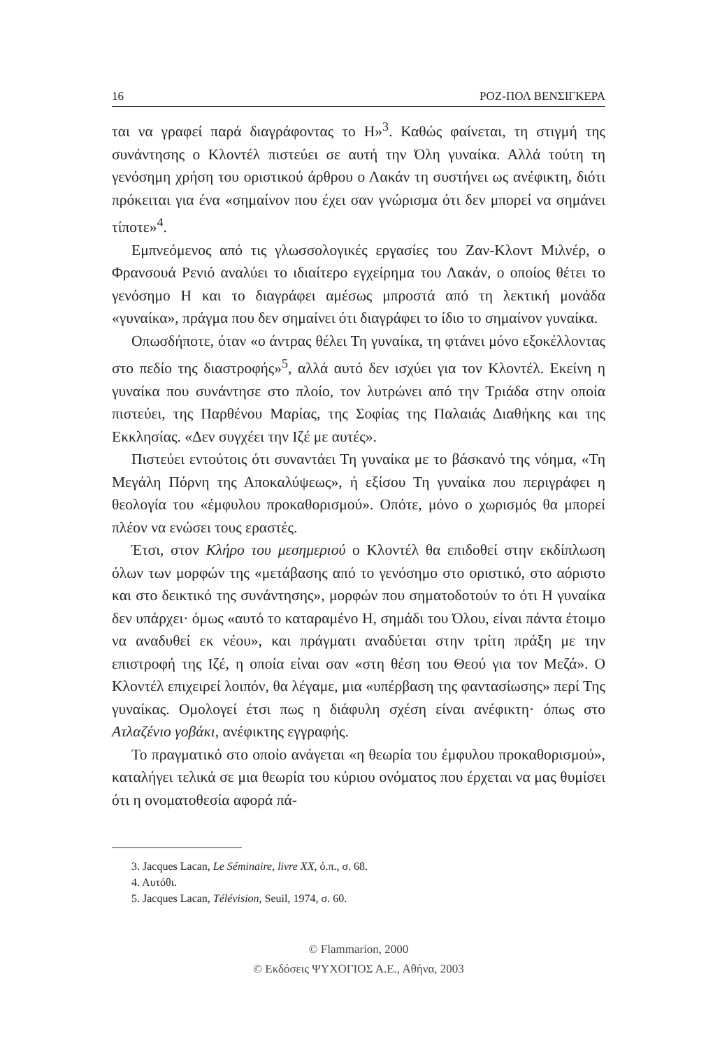16 ΡΟΖ-ΠΟΛ ΒΕΝΣΙΓΚΕΡΑ
ται να γραφεί παρά διαγράφοντας το Η»<sup>3</sup>. Καθώς φαίνεται, τη στιγμή της συνάντησης ο Κλοντέλ πιστεύει σε αυτή την Όλη γυναίκα. Αλλά τούτη τη γενόσημη χρήση του οριστικού άρθρου ο Λακάν τη συστήνει ως ανέφικτη, διότι πρόκειται για ένα «σημαίνον που έχει σαν γνώρισμα ότι δεν μπορεί να σημάνει τίποτε»<sup>4</sup>.
Εμπνεόμενος από τις γλωσσολογικές εργασίες του Ζαν-Κλοντ Μιλνέρ, ο Φρανσουά Ρενιό αναλύει το ιδιαίτερο εγχείρημα του Λακάν, ο οποίος θέτει το γενόσημο Η και το διαγράφει αμέσως μπροστά από τη λεκτική μονάδα «γυναίκα», πράγμα που δεν σημαίνει ότι διαγράφει το ίδιο το σημαίνον γυναίκα.
Οπωσδήποτε, όταν «ο άντρας θέλει Τη γυναίκα, τη φτάνει μόνο εξοκέλλοντας στο πεδίο της διαστροφής»<sup>5</sup>, αλλά αυτό δεν ισχύει για τον Κλοντέλ. Εκείνη η γυναίκα που συνάντησε στο πλοίο, τον λυτρώνει από την Τριάδα στην οποία πιστεύει, της Παρθένου Μαρίας, της Σοφίας της Παλαιάς Διαθήκης και της Εκκλησίας. «Δεν συγχέει την Ιζέ με αυτές».
Πιστεύει εντούτοις ότι συναντάει Τη γυναίκα με το βάσκανό της νόημα, «Τη Μεγάλη Πόρνη της Αποκαλύψεως», ή εξίσου Τη γυναίκα που περιγράφει η θεολογία του «έμφυλου προκαθορισμού». Οπότε, μόνο ο χωρισμός θα μπορεί πλέον να ενώσει τους εραστές.
Έτσι, στον Κλήρο του μεσημεριού ο Κλοντέλ θα επιδοθεί στην εκδίπλωση όλων των μορφών της «μετάβασης από το γενόσημο στο οριστικό, στο αόριστο και στο δεικτικό της συνάντησης», μορφών που σηματοδοτούν το ότι Η γυναίκα δεν υπάρχει· όμως «αυτό το καταραμένο Η, σημάδι του Όλου, είναι πάντα έτοιμο να αναδυθεί εκ νέου», και πράγματι αναδύεται στην τρίτη πράξη με την επιστροφή της Ιζέ, η οποία είναι σαν «στη θέση του Θεού για τον Μεζά». Ο Κλοντέλ επιχειρεί λοιπόν, θα λέγαμε, μια «υπέρβαση της φαντασίωσης» περί Της γυναίκας. Ομολογεί έτσι πως η διάφυλη σχέση είναι ανέφικτη· όπως στο Ατλαζένιο γοβάκι, ανέφικτης εγγραφής.
Το πραγματικό στο οποίο ανάγεται «η θεωρία του έμφυλου προκαθορισμού», καταλήγει τελικά σε μια θεωρία του κύριου ονόματος που έρχεται να μας θυμίσει ότι η ονοματοθεσία αφορά πά-
3. Jacques Lacan, Le Séminaire, livre XX, ό.π., σ. 68.
4. Αυτόθι.
5. Jacques Lacan, Télévision, Seuil, 1974, σ. 60.
© Flammarion, 2000
© Εκδόσεις ΨΥΧΟΓΙΟΣ Α.Ε., Αθήνα, 2003